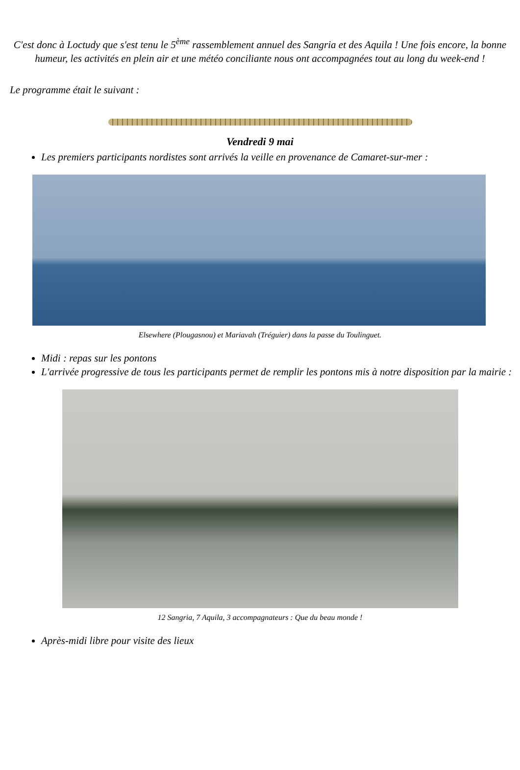C'est donc à Loctudy que s'est tenu le 5<sup>ème</sup> rassemblement annuel des Sangria et des Aquila ! Une fois encore, la bonne humeur, les activités en plein air et une météo conciliante nous ont accompagnées tout au long du week-end !
Le programme était le suivant :
Vendredi 9 mai
Les premiers participants nordistes sont arrivés la veille en provenance de Camaret-sur-mer :
Elsewhere (Plougasnou) et Mariavah (Tréguier) dans la passe du Toulinguet.
Midi : repas sur les pontons
L'arrivée progressive de tous les participants permet de remplir les pontons mis à notre disposition par la mairie :
12 Sangria, 7 Aquila, 3 accompagnateurs : Que du beau monde !
Après-midi libre pour visite des lieux